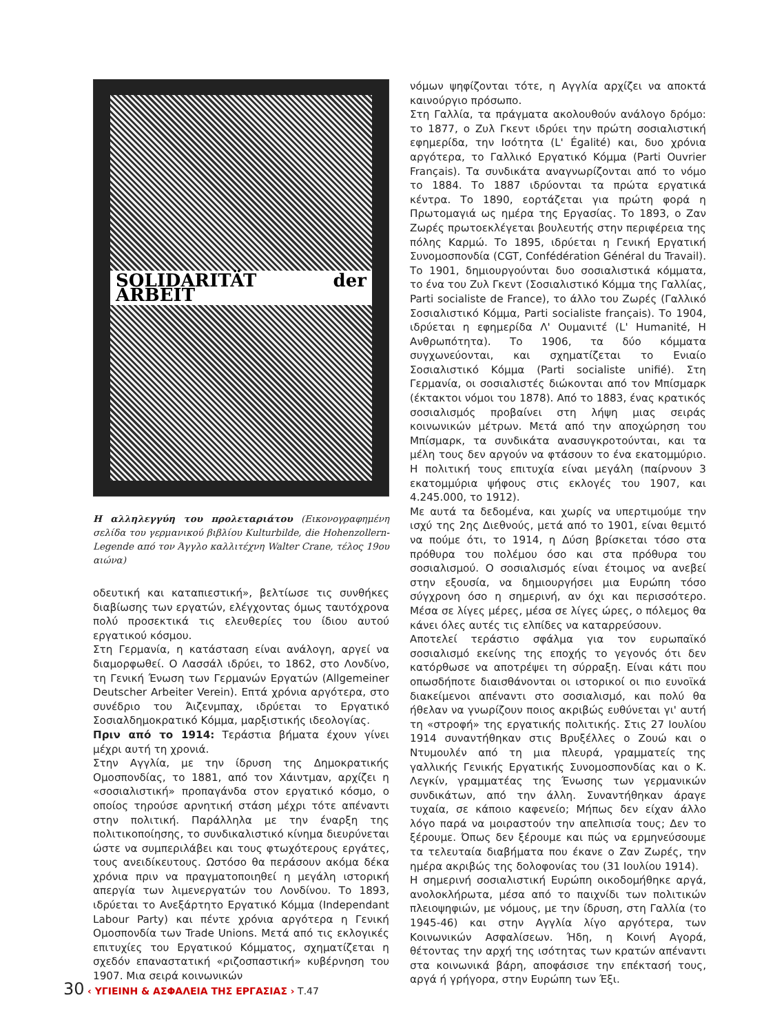SOLIDARITÄT der ARBEIT
Η αλληλεγγύη του προλεταριάτου (Εικονογραφημένη σελίδα του γερμανικού βιβλίου Kulturbilde, die Hohenzollern-Legende από τον Άγγλο καλλιτέχνη Walter Crane, τέλος 19ου αιώνα)
οδευτική και καταπιεστική», βελτίωσε τις συνθήκες διαβίωσης των εργατών, ελέγχοντας όμως ταυτόχρονα πολύ προσεκτικά τις ελευθερίες του ίδιου αυτού εργατικού κόσμου.
Στη Γερμανία, η κατάσταση είναι ανάλογη, αργεί να διαμορφωθεί. Ο Λασσάλ ιδρύει, το 1862, στο Λονδίνο, τη Γενική Ένωση των Γερμανών Εργατών (Allgemeiner Deutscher Arbeiter Verein). Επτά χρόνια αργότερα, στο συνέδριο του Άιζενμπαχ, ιδρύεται το Εργατικό Σοσιαλδημοκρατικό Κόμμα, μαρξιστικής ιδεολογίας.
Πριν από το 1914: Τεράστια βήματα έχουν γίνει μέχρι αυτή τη χρονιά.
Στην Αγγλία, με την ίδρυση της Δημοκρατικής Ομοσπονδίας, το 1881, από τον Χάιντμαν, αρχίζει η «σοσιαλιστική» προπαγάνδα στον εργατικό κόσμο, ο οποίος τηρούσε αρνητική στάση μέχρι τότε απέναντι στην πολιτική. Παράλληλα με την έναρξη της πολιτικοποίησης, το συνδικαλιστικό κίνημα διευρύνεται ώστε να συμπεριλάβει και τους φτωχότερους εργάτες, τους ανειδίκευτους. Ωστόσο θα περάσουν ακόμα δέκα χρόνια πριν να πραγματοποιηθεί η μεγάλη ιστορική απεργία των λιμενεργατών του Λονδίνου. Το 1893, ιδρύεται το Ανεξάρτητο Εργατικό Κόμμα (Independant Labour Party) και πέντε χρόνια αργότερα η Γενική Ομοσπονδία των Trade Unions. Μετά από τις εκλογικές επιτυχίες του Εργατικού Κόμματος, σχηματίζεται η σχεδόν επαναστατική «ριζοσπαστική» κυβέρνηση του 1907. Μια σειρά κοινωνικών
νόμων ψηφίζονται τότε, η Αγγλία αρχίζει να αποκτά καινούργιο πρόσωπο.
Στη Γαλλία, τα πράγματα ακολουθούν ανάλογο δρόμο: το 1877, ο Ζυλ Γκεντ ιδρύει την πρώτη σοσιαλιστική εφημερίδα, την Ισότητα (L' Égalité) και, δυο χρόνια αργότερα, το Γαλλικό Εργατικό Κόμμα (Parti Ouvrier Français). Τα συνδικάτα αναγνωρίζονται από το νόμο το 1884. Το 1887 ιδρύονται τα πρώτα εργατικά κέντρα. Το 1890, εορτάζεται για πρώτη φορά η Πρωτομαγιά ως ημέρα της Εργασίας. Το 1893, ο Ζαν Ζωρές πρωτοεκλέγεται βουλευτής στην περιφέρεια της πόλης Καρμώ. Το 1895, ιδρύεται η Γενική Εργατική Συνομοσπονδία (CGT, Confédération Général du Travail). Το 1901, δημιουργούνται δυο σοσιαλιστικά κόμματα, το ένα του Ζυλ Γκεντ (Σοσιαλιστικό Κόμμα της Γαλλίας, Parti socialiste de France), το άλλο του Ζωρές (Γαλλικό Σοσιαλιστικό Κόμμα, Parti socialiste français). Το 1904, ιδρύεται η εφημερίδα Λ' Ουμανιτέ (L' Humanité, Η Ανθρωπότητα). Το 1906, τα δύο κόμματα συγχωνεύονται, και σχηματίζεται το Ενιαίο Σοσιαλιστικό Κόμμα (Parti socialiste unifié). Στη Γερμανία, οι σοσιαλιστές διώκονται από τον Μπίσμαρκ (έκτακτοι νόμοι του 1878). Από το 1883, ένας κρατικός σοσιαλισμός προβαίνει στη λήψη μιας σειράς κοινωνικών μέτρων. Μετά από την αποχώρηση του Μπίσμαρκ, τα συνδικάτα ανασυγκροτούνται, και τα μέλη τους δεν αργούν να φτάσουν το ένα εκατομμύριο. Η πολιτική τους επιτυχία είναι μεγάλη (παίρνουν 3 εκατομμύρια ψήφους στις εκλογές του 1907, και 4.245.000, το 1912).
Με αυτά τα δεδομένα, και χωρίς να υπερτιμούμε την ισχύ της 2ης Διεθνούς, μετά από το 1901, είναι θεμιτό να πούμε ότι, το 1914, η Δύση βρίσκεται τόσο στα πρόθυρα του πολέμου όσο και στα πρόθυρα του σοσιαλισμού. Ο σοσιαλισμός είναι έτοιμος να ανεβεί στην εξουσία, να δημιουργήσει μια Ευρώπη τόσο σύγχρονη όσο η σημερινή, αν όχι και περισσότερο. Μέσα σε λίγες μέρες, μέσα σε λίγες ώρες, ο πόλεμος θα κάνει όλες αυτές τις ελπίδες να καταρρεύσουν.
Αποτελεί τεράστιο σφάλμα για τον ευρωπαϊκό σοσιαλισμό εκείνης της εποχής το γεγονός ότι δεν κατόρθωσε να αποτρέψει τη σύρραξη. Είναι κάτι που οπωσδήποτε διαισθάνονται οι ιστορικοί οι πιο ευνοϊκά διακείμενοι απέναντι στο σοσιαλισμό, και πολύ θα ήθελαν να γνωρίζουν ποιος ακριβώς ευθύνεται γι' αυτή τη «στροφή» της εργατικής πολιτικής. Στις 27 Ιουλίου 1914 συναντήθηκαν στις Βρυξέλλες ο Ζουώ και ο Ντυμουλέν από τη μια πλευρά, γραμματείς της γαλλικής Γενικής Εργατικής Συνομοσπονδίας και ο Κ. Λεγκίν, γραμματέας της Ένωσης των γερμανικών συνδικάτων, από την άλλη. Συναντήθηκαν άραγε τυχαία, σε κάποιο καφενείο; Μήπως δεν είχαν άλλο λόγο παρά να μοιραστούν την απελπισία τους; Δεν το ξέρουμε. Όπως δεν ξέρουμε και πώς να ερμηνεύσουμε τα τελευταία διαβήματα που έκανε ο Ζαν Ζωρές, την ημέρα ακριβώς της δολοφονίας του (31 Ιουλίου 1914).
Η σημερινή σοσιαλιστική Ευρώπη οικοδομήθηκε αργά, ανολοκλήρωτα, μέσα από το παιχνίδι των πολιτικών πλειοψηφιών, με νόμους, με την ίδρυση, στη Γαλλία (το 1945-46) και στην Αγγλία λίγο αργότερα, των Κοινωνικών Ασφαλίσεων. Ήδη, η Κοινή Αγορά, θέτοντας την αρχή της ισότητας των κρατών απέναντι στα κοινωνικά βάρη, αποφάσισε την επέκτασή τους, αργά ή γρήγορα, στην Ευρώπη των Έξι.
30 ‹ ΥΓΙΕΙΝΗ & ΑΣΦΑΛΕΙΑ ΤΗΣ ΕΡΓΑΣΙΑΣ › Τ.47